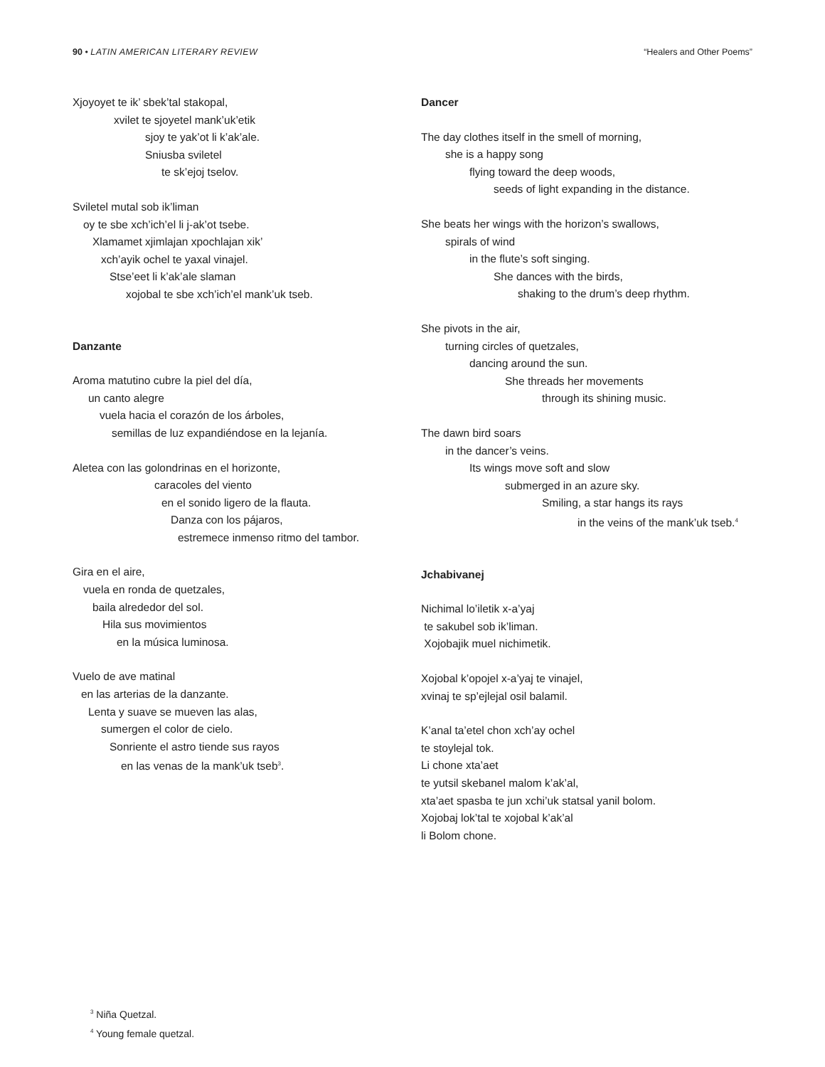90 • LATIN AMERICAN LITERARY REVIEW “Healers and Other Poems”
Xjoyoyet te ik’ sbek’tal stakopal,
xvilet te sjoyetel mank’uk’etik
sjoy te yak’ot li k’ak’ale.
Sniusba sviletel
te sk’ejoj tselov.
Sviletel mutal sob ik’liman
oy te sbe xch’ich’el li j-ak’ot tsebe.
Xlamamet xjimlajan xpochlajan xik’
xch’ayik ochel te yaxal vinajel.
Stse’eet li k’ak’ale slaman
xojobal te sbe xch’ich’el mank’uk tseb.
Danzante
Aroma matutino cubre la piel del día,
un canto alegre
vuela hacia el corazón de los árboles,
semillas de luz expandiéndose en la lejanía.
Aletea con las golondrinas en el horizonte,
caracoles del viento
en el sonido ligero de la flauta.
Danza con los pájaros,
estremece inmenso ritmo del tambor.
Gira en el aire,
vuela en ronda de quetzales,
baila alrededor del sol.
Hila sus movimientos
en la música luminosa.
Vuelo de ave matinal
en las arterias de la danzante.
Lenta y suave se mueven las alas,
sumergen el color de cielo.
Sonriente el astro tiende sus rayos
en las venas de la mank’uk tseb<sup>3</sup>.
Dancer
The day clothes itself in the smell of morning,
she is a happy song
flying toward the deep woods,
seeds of light expanding in the distance.
She beats her wings with the horizon’s swallows,
spirals of wind
in the flute’s soft singing.
She dances with the birds,
shaking to the drum’s deep rhythm.
She pivots in the air,
turning circles of quetzales,
dancing around the sun.
She threads her movements
through its shining music.
The dawn bird soars
in the dancer’s veins.
Its wings move soft and slow
submerged in an azure sky.
Smiling, a star hangs its rays
in the veins of the mank’uk tseb.<sup>4</sup>
Jchabivanej
Nichimal lo’iletik x-a’yaj
te sakubel sob ik’liman.
Xojobajik muel nichimetik.
Xojobal k’opojel x-a’yaj te vinajel,
xvinaj te sp’ejlejal osil balamil.
K’anal ta’etel chon xch’ay ochel
te stoylejal tok.
Li chone xta’aet
te yutsil skebanel malom k’ak’al,
xta’aet spasba te jun xchi’uk statsal yanil bolom.
Xojobaj lok’tal te xojobal k’ak’al
li Bolom chone.
<sup>3</sup> Niña Quetzal.
<sup>4</sup> Young female quetzal.